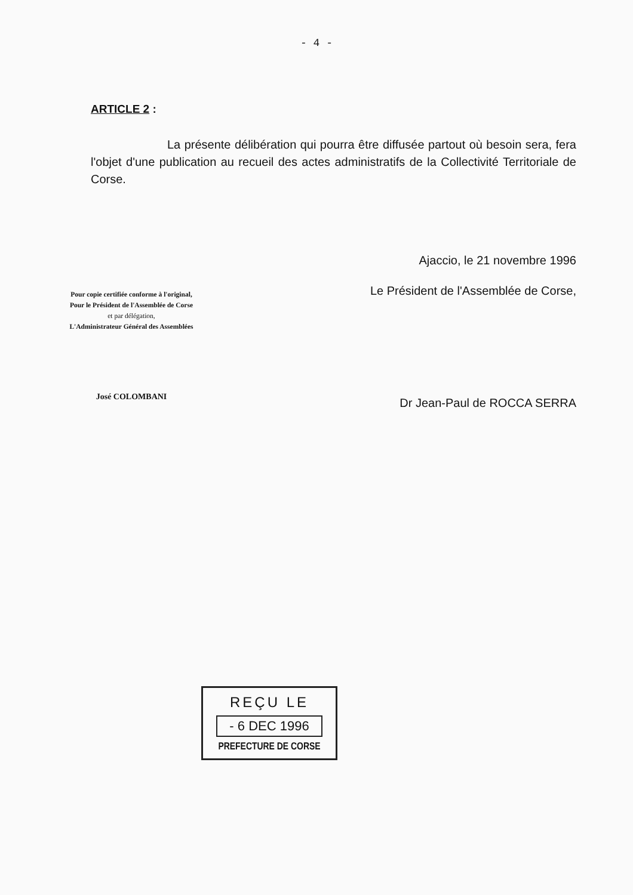- 4 -
ARTICLE 2 :
La présente délibération qui pourra être diffusée partout où besoin sera, fera l'objet d'une publication au recueil des actes administratifs de la Collectivité Territoriale de Corse.
Ajaccio, le 21 novembre 1996
Pour copie certifiée conforme à l'original,
Pour le Président de l'Assemblée de Corse
et par délégation,
L'Administrateur Général des Assemblées
José COLOMBANI
Le Président de l'Assemblée de Corse,
Dr Jean-Paul de ROCCA SERRA
REÇU LE
- 6 DEC 1996
PREFECTURE DE CORSE